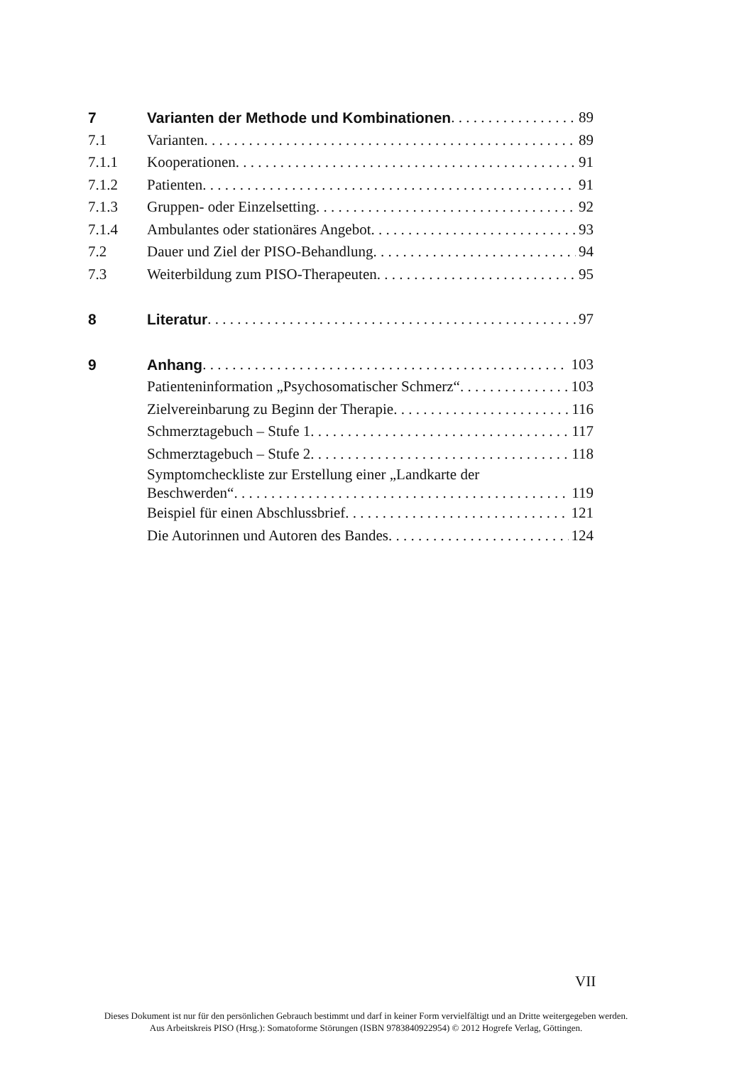7 Varianten der Methode und Kombinationen 89
7.1 Varianten 89
7.1.1 Kooperationen 91
7.1.2 Patienten 91
7.1.3 Gruppen- oder Einzelsetting 92
7.1.4 Ambulantes oder stationäres Angebot 93
7.2 Dauer und Ziel der PISO-Behandlung 94
7.3 Weiterbildung zum PISO-Therapeuten 95
8 Literatur 97
9 Anhang 103
Patienteninformation „Psychosomatischer Schmerz“103
Zielvereinbarung zu Beginn der Therapie 116
Schmerztagebuch – Stufe 1 117
Schmerztagebuch – Stufe 2 118
Symptomcheckliste zur Erstellung einer „Landkarte der
Beschwerden“119
Beispiel für einen Abschlussbrief 121
Die Autorinnen und Autoren des Bandes 124
VII
Dieses Dokument ist nur für den persönlichen Gebrauch bestimmt und darf in keiner Form vervielfältigt und an Dritte weitergegeben werden.
Aus Arbeitskreis PISO (Hrsg.): Somatoforme Störungen (ISBN 9783840922954) © 2012 Hogrefe Verlag, Göttingen.